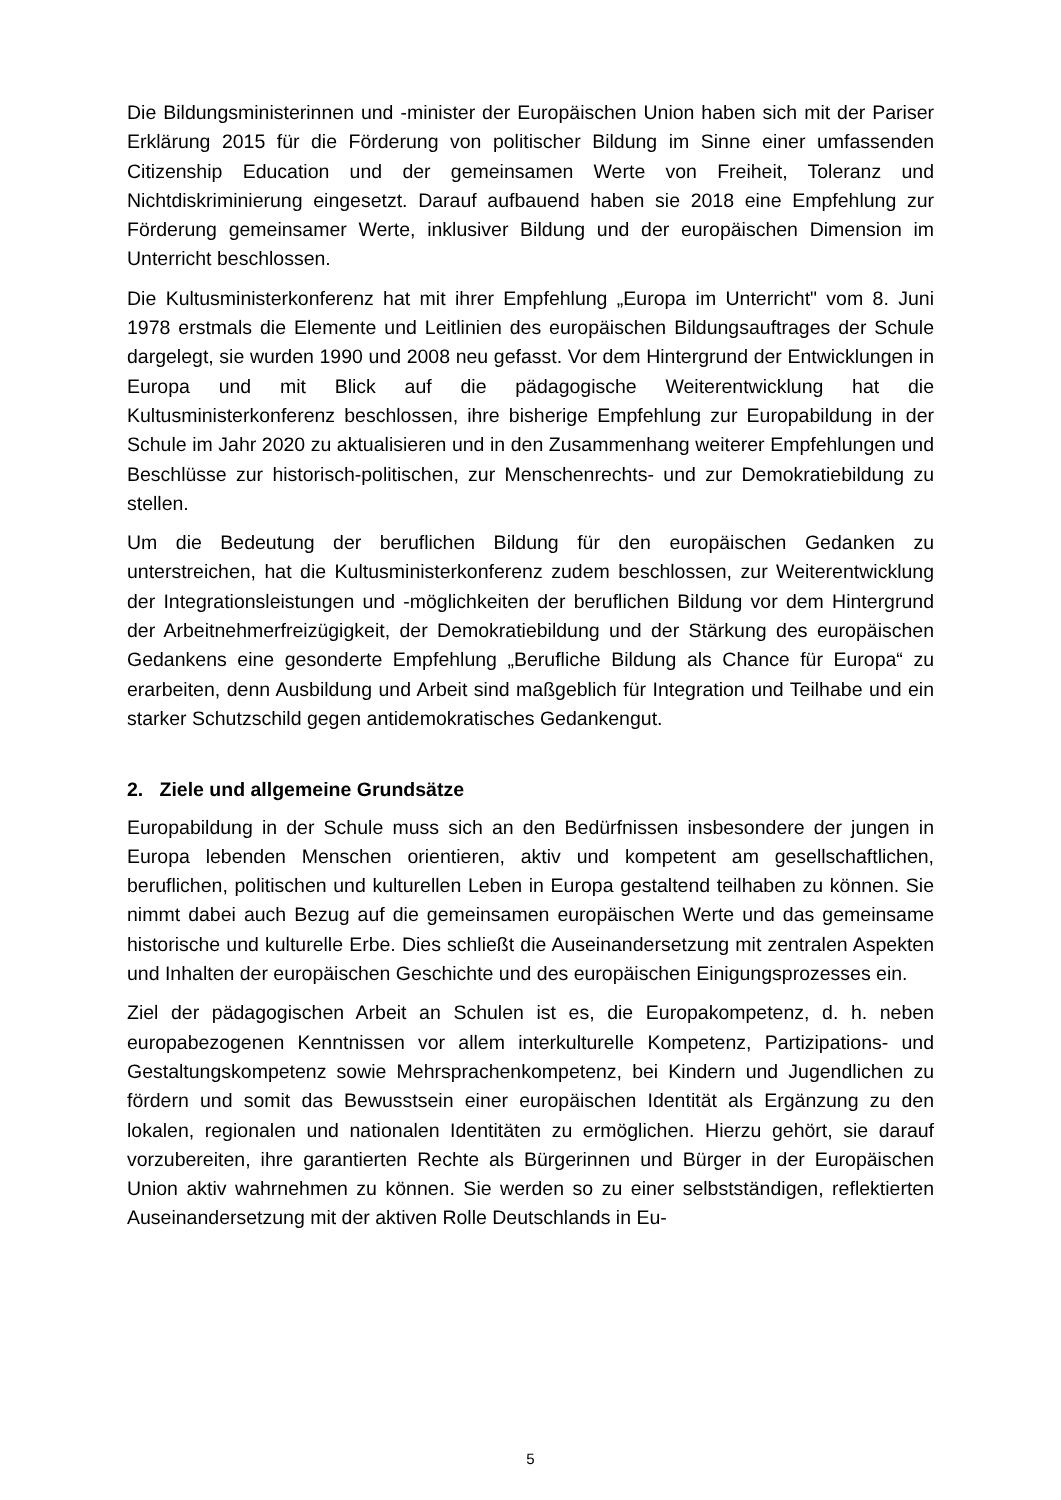Die Bildungsministerinnen und -minister der Europäischen Union haben sich mit der Pariser Erklärung 2015 für die Förderung von politischer Bildung im Sinne einer umfassenden Citizenship Education und der gemeinsamen Werte von Freiheit, Toleranz und Nichtdiskriminierung eingesetzt. Darauf aufbauend haben sie 2018 eine Empfehlung zur Förderung gemeinsamer Werte, inklusiver Bildung und der europäischen Dimension im Unterricht beschlossen.
Die Kultusministerkonferenz hat mit ihrer Empfehlung „Europa im Unterricht" vom 8. Juni 1978 erstmals die Elemente und Leitlinien des europäischen Bildungsauftrages der Schule dargelegt, sie wurden 1990 und 2008 neu gefasst. Vor dem Hintergrund der Entwicklungen in Europa und mit Blick auf die pädagogische Weiterentwicklung hat die Kultusministerkonferenz beschlossen, ihre bisherige Empfehlung zur Europabildung in der Schule im Jahr 2020 zu aktualisieren und in den Zusammenhang weiterer Empfehlungen und Beschlüsse zur historisch-politischen, zur Menschenrechts- und zur Demokratiebildung zu stellen.
Um die Bedeutung der beruflichen Bildung für den europäischen Gedanken zu unterstreichen, hat die Kultusministerkonferenz zudem beschlossen, zur Weiterentwicklung der Integrationsleistungen und -möglichkeiten der beruflichen Bildung vor dem Hintergrund der Arbeitnehmerfreizügigkeit, der Demokratiebildung und der Stärkung des europäischen Gedankens eine gesonderte Empfehlung „Berufliche Bildung als Chance für Europa“ zu erarbeiten, denn Ausbildung und Arbeit sind maßgeblich für Integration und Teilhabe und ein starker Schutzschild gegen antidemokratisches Gedankengut.
2. Ziele und allgemeine Grundsätze
Europabildung in der Schule muss sich an den Bedürfnissen insbesondere der jungen in Europa lebenden Menschen orientieren, aktiv und kompetent am gesellschaftlichen, beruflichen, politischen und kulturellen Leben in Europa gestaltend teilhaben zu können. Sie nimmt dabei auch Bezug auf die gemeinsamen europäischen Werte und das gemeinsame historische und kulturelle Erbe. Dies schließt die Auseinandersetzung mit zentralen Aspekten und Inhalten der europäischen Geschichte und des europäischen Einigungsprozesses ein.
Ziel der pädagogischen Arbeit an Schulen ist es, die Europakompetenz, d. h. neben europabezogenen Kenntnissen vor allem interkulturelle Kompetenz, Partizipations- und Gestaltungskompetenz sowie Mehrsprachenkompetenz, bei Kindern und Jugendlichen zu fördern und somit das Bewusstsein einer europäischen Identität als Ergänzung zu den lokalen, regionalen und nationalen Identitäten zu ermöglichen. Hierzu gehört, sie darauf vorzubereiten, ihre garantierten Rechte als Bürgerinnen und Bürger in der Europäischen Union aktiv wahrnehmen zu können. Sie werden so zu einer selbstständigen, reflektierten Auseinandersetzung mit der aktiven Rolle Deutschlands in Eu-
5